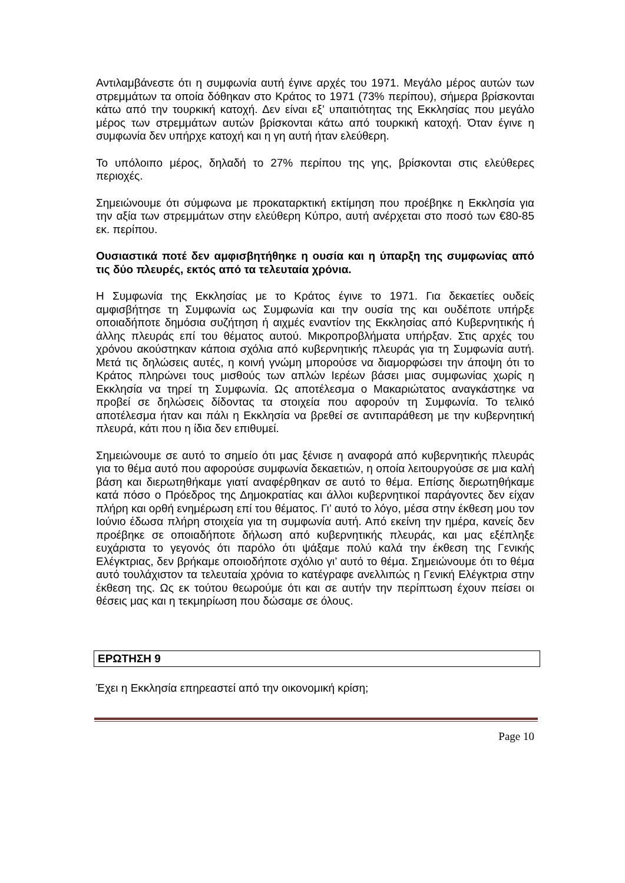Αντιλαμβάνεστε ότι η συμφωνία αυτή έγινε αρχές του 1971. Μεγάλο μέρος αυτών των στρεμμάτων τα οποία δόθηκαν στο Κράτος το 1971 (73% περίπου), σήμερα βρίσκονται κάτω από την τουρκική κατοχή. Δεν είναι εξ’ υπαιτιότητας της Εκκλησίας που μεγάλο μέρος των στρεμμάτων αυτών βρίσκονται κάτω από τουρκική κατοχή. Όταν έγινε η συμφωνία δεν υπήρχε κατοχή και η γη αυτή ήταν ελεύθερη.
Το υπόλοιπο μέρος, δηλαδή το 27% περίπου της γης, βρίσκονται στις ελεύθερες περιοχές.
Σημειώνουμε ότι σύμφωνα με προκαταρκτική εκτίμηση που προέβηκε η Εκκλησία για την αξία των στρεμμάτων στην ελεύθερη Κύπρο, αυτή ανέρχεται στο ποσό των €80-85 εκ. περίπου.
Ουσιαστικά ποτέ δεν αμφισβητήθηκε η ουσία και η ύπαρξη της συμφωνίας από τις δύο πλευρές, εκτός από τα τελευταία χρόνια.
Η Συμφωνία της Εκκλησίας με το Κράτος έγινε το 1971. Για δεκαετίες ουδείς αμφισβήτησε τη Συμφωνία ως Συμφωνία και την ουσία της και ουδέποτε υπήρξε οποιαδήποτε δημόσια συζήτηση ή αιχμές εναντίον της Εκκλησίας από Κυβερνητικής ή άλλης πλευράς επί του θέματος αυτού. Μικροπροβλήματα υπήρξαν. Στις αρχές του χρόνου ακούστηκαν κάποια σχόλια από κυβερνητικής πλευράς για τη Συμφωνία αυτή. Μετά τις δηλώσεις αυτές, η κοινή γνώμη μπορούσε να διαμορφώσει την άποψη ότι το Κράτος πληρώνει τους μισθούς των απλών Ιερέων βάσει μιας συμφωνίας χωρίς η Εκκλησία να τηρεί τη Συμφωνία. Ως αποτέλεσμα ο Μακαριώτατος αναγκάστηκε να προβεί σε δηλώσεις δίδοντας τα στοιχεία που αφορούν τη Συμφωνία. Το τελικό αποτέλεσμα ήταν και πάλι η Εκκλησία να βρεθεί σε αντιπαράθεση με την κυβερνητική πλευρά, κάτι που η ίδια δεν επιθυμεί.
Σημειώνουμε σε αυτό το σημείο ότι μας ξένισε η αναφορά από κυβερνητικής πλευράς για το θέμα αυτό που αφορούσε συμφωνία δεκαετιών, η οποία λειτουργούσε σε μια καλή βάση και διερωτηθήκαμε γιατί αναφέρθηκαν σε αυτό το θέμα. Επίσης διερωτηθήκαμε κατά πόσο ο Πρόεδρος της Δημοκρατίας και άλλοι κυβερνητικοί παράγοντες δεν είχαν πλήρη και ορθή ενημέρωση επί του θέματος. Γι’ αυτό το λόγο, μέσα στην έκθεση μου τον Ιούνιο έδωσα πλήρη στοιχεία για τη συμφωνία αυτή. Από εκείνη την ημέρα, κανείς δεν προέβηκε σε οποιαδήποτε δήλωση από κυβερνητικής πλευράς, και μας εξέπληξε ευχάριστα το γεγονός ότι παρόλο ότι ψάξαμε πολύ καλά την έκθεση της Γενικής Ελέγκτριας, δεν βρήκαμε οποιοδήποτε σχόλιο γι’ αυτό το θέμα. Σημειώνουμε ότι το θέμα αυτό τουλάχιστον τα τελευταία χρόνια το κατέγραφε ανελλιπώς η Γενική Ελέγκτρια στην έκθεση της. Ως εκ τούτου θεωρούμε ότι και σε αυτήν την περίπτωση έχουν πείσει οι θέσεις μας και η τεκμηρίωση που δώσαμε σε όλους.
ΕΡΩΤΗΣΗ 9
Έχει η Εκκλησία επηρεαστεί από την οικονομική κρίση;
Page 10